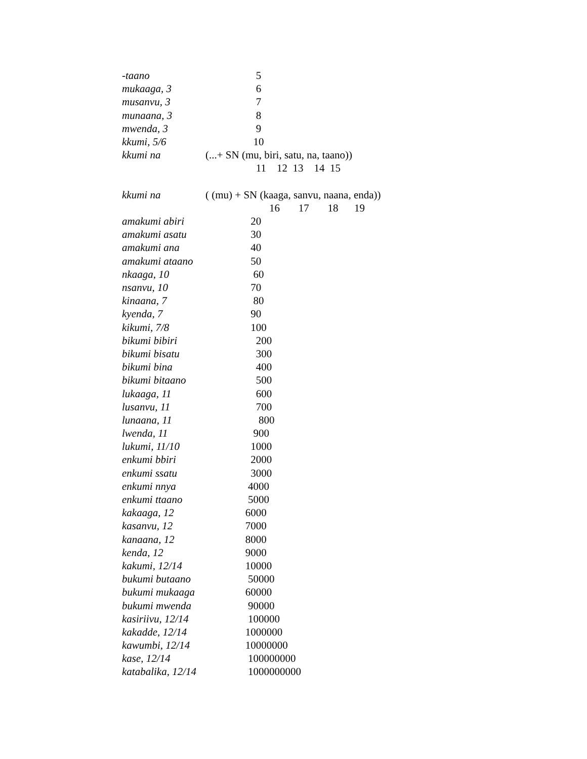| -taano | 5 |
| mukaaga, 3 | 6 |
| musanvu, 3 | 7 |
| munaana, 3 | 8 |
| mwenda, 3 | 9 |
| kkumi, 5/6 | 10 |
| kkumi na | (...+ SN (mu, biri, satu, na, taano)) |
| | 11 12 13 14 15 |
| kkumi na | ( (mu) + SN (kaaga, sanvu, naana, enda)) |
| | 16 17 18 19 |
| amakumi abiri | 20 |
| amakumi asatu | 30 |
| amakumi ana | 40 |
| amakumi ataano | 50 |
| nkaaga, 10 | 60 |
| nsanvu, 10 | 70 |
| kinaana, 7 | 80 |
| kyenda, 7 | 90 |
| kikumi, 7/8 | 100 |
| bikumi bibiri | 200 |
| bikumi bisatu | 300 |
| bikumi bina | 400 |
| bikumi bitaano | 500 |
| lukaaga, 11 | 600 |
| lusanvu, 11 | 700 |
| lunaana, 11 | 800 |
| lwenda, 11 | 900 |
| lukumi, 11/10 | 1000 |
| enkumi bbiri | 2000 |
| enkumi ssatu | 3000 |
| enkumi nnya | 4000 |
| enkumi ttaano | 5000 |
| kakaaga, 12 | 6000 |
| kasanvu, 12 | 7000 |
| kanaana, 12 | 8000 |
| kenda, 12 | 9000 |
| kakumi, 12/14 | 10000 |
| bukumi butaano | 50000 |
| bukumi mukaaga | 60000 |
| bukumi mwenda | 90000 |
| kasiriivu, 12/14 | 100000 |
| kakadde, 12/14 | 1000000 |
| kawumbi, 12/14 | 10000000 |
| kase, 12/14 | 100000000 |
| katabalika, 12/14 | 1000000000 |